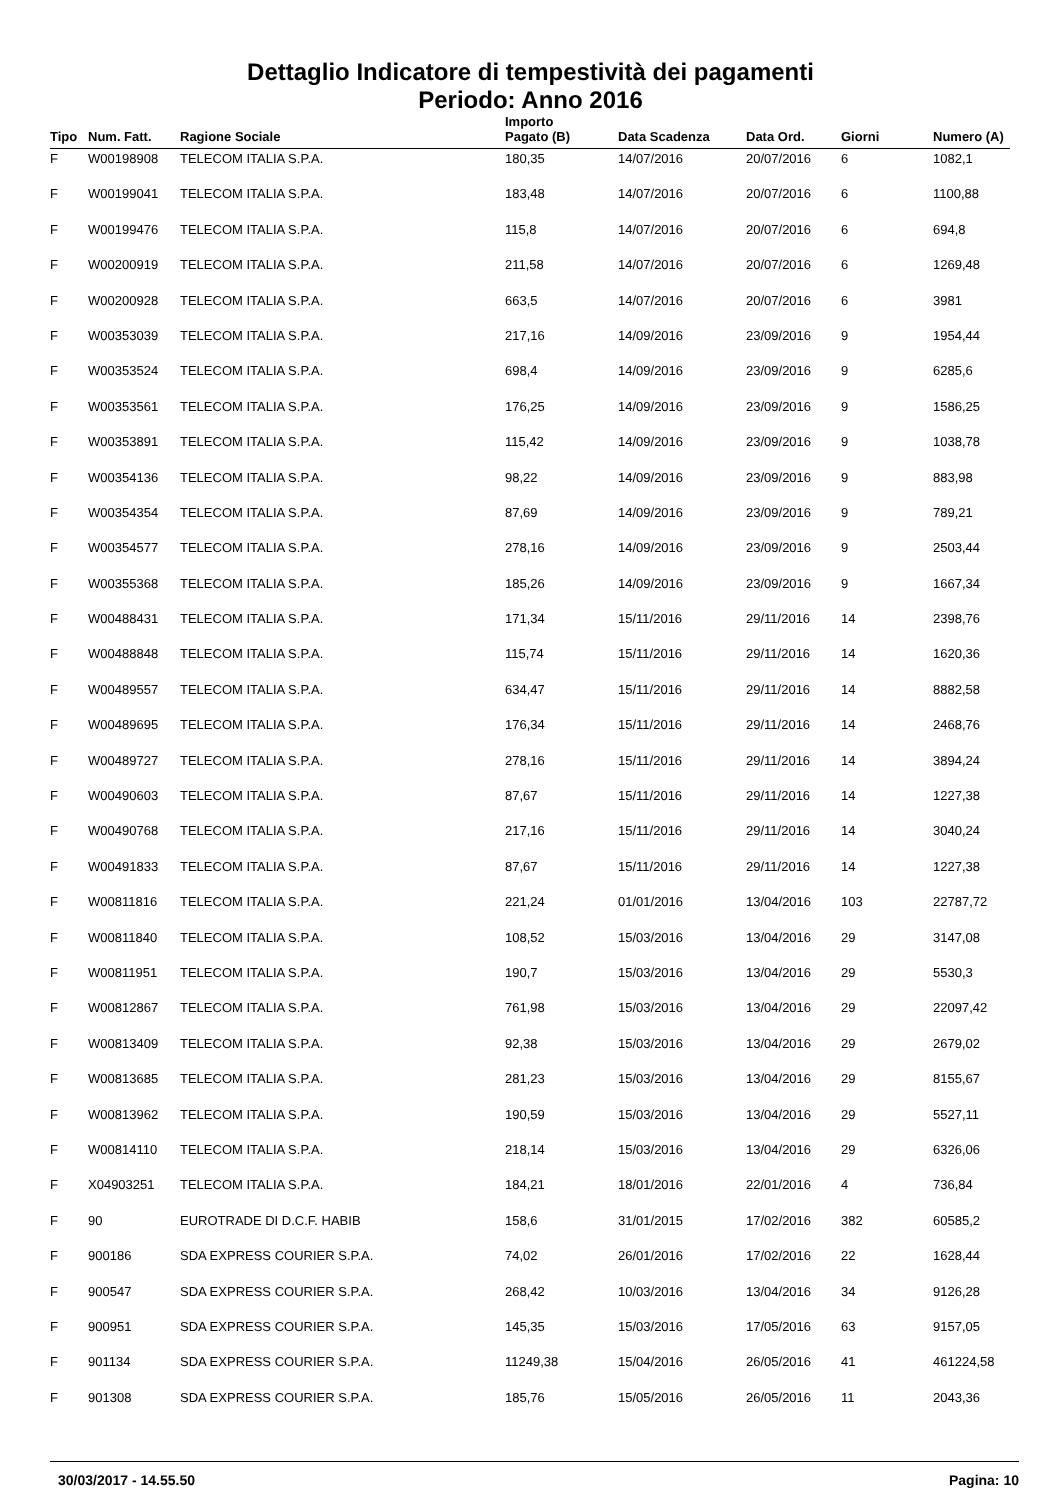Dettaglio Indicatore di tempestività dei pagamenti
Periodo: Anno 2016
| Tipo | Num. Fatt. | Ragione Sociale | Importo Pagato (B) | Data Scadenza | Data Ord. | Giorni | Numero (A) |
| --- | --- | --- | --- | --- | --- | --- | --- |
| F | W00198908 | TELECOM ITALIA S.P.A. | 180,35 | 14/07/2016 | 20/07/2016 | 6 | 1082,1 |
| F | W00199041 | TELECOM ITALIA S.P.A. | 183,48 | 14/07/2016 | 20/07/2016 | 6 | 1100,88 |
| F | W00199476 | TELECOM ITALIA S.P.A. | 115,8 | 14/07/2016 | 20/07/2016 | 6 | 694,8 |
| F | W00200919 | TELECOM ITALIA S.P.A. | 211,58 | 14/07/2016 | 20/07/2016 | 6 | 1269,48 |
| F | W00200928 | TELECOM ITALIA S.P.A. | 663,5 | 14/07/2016 | 20/07/2016 | 6 | 3981 |
| F | W00353039 | TELECOM ITALIA S.P.A. | 217,16 | 14/09/2016 | 23/09/2016 | 9 | 1954,44 |
| F | W00353524 | TELECOM ITALIA S.P.A. | 698,4 | 14/09/2016 | 23/09/2016 | 9 | 6285,6 |
| F | W00353561 | TELECOM ITALIA S.P.A. | 176,25 | 14/09/2016 | 23/09/2016 | 9 | 1586,25 |
| F | W00353891 | TELECOM ITALIA S.P.A. | 115,42 | 14/09/2016 | 23/09/2016 | 9 | 1038,78 |
| F | W00354136 | TELECOM ITALIA S.P.A. | 98,22 | 14/09/2016 | 23/09/2016 | 9 | 883,98 |
| F | W00354354 | TELECOM ITALIA S.P.A. | 87,69 | 14/09/2016 | 23/09/2016 | 9 | 789,21 |
| F | W00354577 | TELECOM ITALIA S.P.A. | 278,16 | 14/09/2016 | 23/09/2016 | 9 | 2503,44 |
| F | W00355368 | TELECOM ITALIA S.P.A. | 185,26 | 14/09/2016 | 23/09/2016 | 9 | 1667,34 |
| F | W00488431 | TELECOM ITALIA S.P.A. | 171,34 | 15/11/2016 | 29/11/2016 | 14 | 2398,76 |
| F | W00488848 | TELECOM ITALIA S.P.A. | 115,74 | 15/11/2016 | 29/11/2016 | 14 | 1620,36 |
| F | W00489557 | TELECOM ITALIA S.P.A. | 634,47 | 15/11/2016 | 29/11/2016 | 14 | 8882,58 |
| F | W00489695 | TELECOM ITALIA S.P.A. | 176,34 | 15/11/2016 | 29/11/2016 | 14 | 2468,76 |
| F | W00489727 | TELECOM ITALIA S.P.A. | 278,16 | 15/11/2016 | 29/11/2016 | 14 | 3894,24 |
| F | W00490603 | TELECOM ITALIA S.P.A. | 87,67 | 15/11/2016 | 29/11/2016 | 14 | 1227,38 |
| F | W00490768 | TELECOM ITALIA S.P.A. | 217,16 | 15/11/2016 | 29/11/2016 | 14 | 3040,24 |
| F | W00491833 | TELECOM ITALIA S.P.A. | 87,67 | 15/11/2016 | 29/11/2016 | 14 | 1227,38 |
| F | W00811816 | TELECOM ITALIA S.P.A. | 221,24 | 01/01/2016 | 13/04/2016 | 103 | 22787,72 |
| F | W00811840 | TELECOM ITALIA S.P.A. | 108,52 | 15/03/2016 | 13/04/2016 | 29 | 3147,08 |
| F | W00811951 | TELECOM ITALIA S.P.A. | 190,7 | 15/03/2016 | 13/04/2016 | 29 | 5530,3 |
| F | W00812867 | TELECOM ITALIA S.P.A. | 761,98 | 15/03/2016 | 13/04/2016 | 29 | 22097,42 |
| F | W00813409 | TELECOM ITALIA S.P.A. | 92,38 | 15/03/2016 | 13/04/2016 | 29 | 2679,02 |
| F | W00813685 | TELECOM ITALIA S.P.A. | 281,23 | 15/03/2016 | 13/04/2016 | 29 | 8155,67 |
| F | W00813962 | TELECOM ITALIA S.P.A. | 190,59 | 15/03/2016 | 13/04/2016 | 29 | 5527,11 |
| F | W00814110 | TELECOM ITALIA S.P.A. | 218,14 | 15/03/2016 | 13/04/2016 | 29 | 6326,06 |
| F | X04903251 | TELECOM ITALIA S.P.A. | 184,21 | 18/01/2016 | 22/01/2016 | 4 | 736,84 |
| F | 90 | EUROTRADE DI D.C.F. HABIB | 158,6 | 31/01/2015 | 17/02/2016 | 382 | 60585,2 |
| F | 900186 | SDA EXPRESS COURIER S.P.A. | 74,02 | 26/01/2016 | 17/02/2016 | 22 | 1628,44 |
| F | 900547 | SDA EXPRESS COURIER S.P.A. | 268,42 | 10/03/2016 | 13/04/2016 | 34 | 9126,28 |
| F | 900951 | SDA EXPRESS COURIER S.P.A. | 145,35 | 15/03/2016 | 17/05/2016 | 63 | 9157,05 |
| F | 901134 | SDA EXPRESS COURIER S.P.A. | 11249,38 | 15/04/2016 | 26/05/2016 | 41 | 461224,58 |
| F | 901308 | SDA EXPRESS COURIER S.P.A. | 185,76 | 15/05/2016 | 26/05/2016 | 11 | 2043,36 |
30/03/2017 - 14.55.50 Pagina: 10